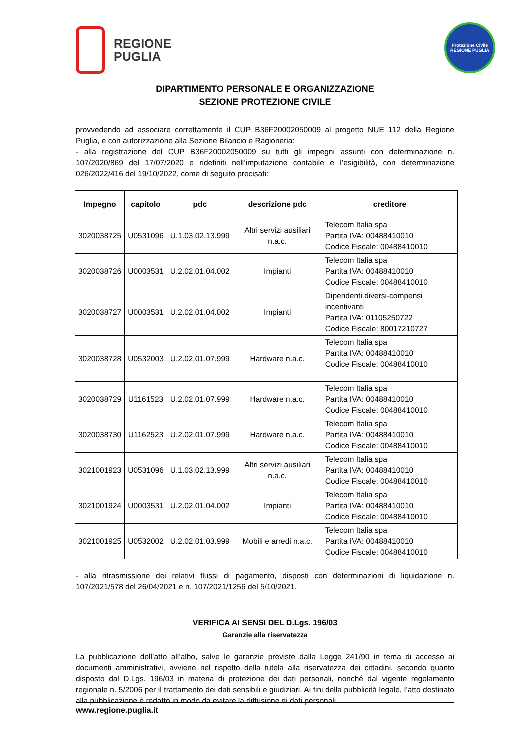REGIONE
PUGLIA
Protezione Civile
REGIONE PUGLIA
DIPARTIMENTO PERSONALE E ORGANIZZAZIONE
SEZIONE PROTEZIONE CIVILE
provvedendo ad associare correttamente il CUP B36F20002050009 al progetto NUE 112 della Regione Puglia, e con autorizzazione alla Sezione Bilancio e Ragioneria:
- alla registrazione del CUP B36F20002050009 su tutti gli impegni assunti con determinazione n. 107/2020/869 del 17/07/2020 e ridefiniti nell’imputazione contabile e l’esigibilità, con determinazione 026/2022/416 del 19/10/2022, come di seguito precisati:
| Impegno | capitolo | pdc | descrizione pdc | creditore |
| --- | --- | --- | --- | --- |
| 3020038725 | U0531096 | U.1.03.02.13.999 | Altri servizi ausiliari n.a.c. | Telecom Italia spa Partita IVA: 00488410010 Codice Fiscale: 00488410010 |
| 3020038726 | U0003531 | U.2.02.01.04.002 | Impianti | Telecom Italia spa Partita IVA: 00488410010 Codice Fiscale: 00488410010 |
| 3020038727 | U0003531 | U.2.02.01.04.002 | Impianti | Dipendenti diversi-compensi incentivanti Partita IVA: 01105250722 Codice Fiscale: 80017210727 |
| 3020038728 | U0532003 | U.2.02.01.07.999 | Hardware n.a.c. | Telecom Italia spa Partita IVA: 00488410010 Codice Fiscale: 00488410010 |
| 3020038729 | U1161523 | U.2.02.01.07.999 | Hardware n.a.c. | Telecom Italia spa Partita IVA: 00488410010 Codice Fiscale: 00488410010 |
| 3020038730 | U1162523 | U.2.02.01.07.999 | Hardware n.a.c. | Telecom Italia spa Partita IVA: 00488410010 Codice Fiscale: 00488410010 |
| 3021001923 | U0531096 | U.1.03.02.13.999 | Altri servizi ausiliari n.a.c. | Telecom Italia spa Partita IVA: 00488410010 Codice Fiscale: 00488410010 |
| 3021001924 | U0003531 | U.2.02.01.04.002 | Impianti | Telecom Italia spa Partita IVA: 00488410010 Codice Fiscale: 00488410010 |
| 3021001925 | U0532002 | U.2.02.01.03.999 | Mobili e arredi n.a.c. | Telecom Italia spa Partita IVA: 00488410010 Codice Fiscale: 00488410010 |
- alla ritrasmissione dei relativi flussi di pagamento, disposti con determinazioni di liquidazione n. 107/2021/578 del 26/04/2021 e n. 107/2021/1256 del 5/10/2021.
VERIFICA AI SENSI DEL D.Lgs. 196/03
Garanzie alla riservatezza
La pubblicazione dell’atto all’albo, salve le garanzie previste dalla Legge 241/90 in tema di accesso ai documenti amministrativi, avviene nel rispetto della tutela alla riservatezza dei cittadini, secondo quanto disposto dal D.Lgs. 196/03 in materia di protezione dei dati personali, nonché dal vigente regolamento regionale n. 5/2006 per il trattamento dei dati sensibili e giudiziari. Ai fini della pubblicità legale, l’atto destinato alla pubblicazione è redatto in modo da evitare la diffusione di dati personali
www.regione.puglia.it